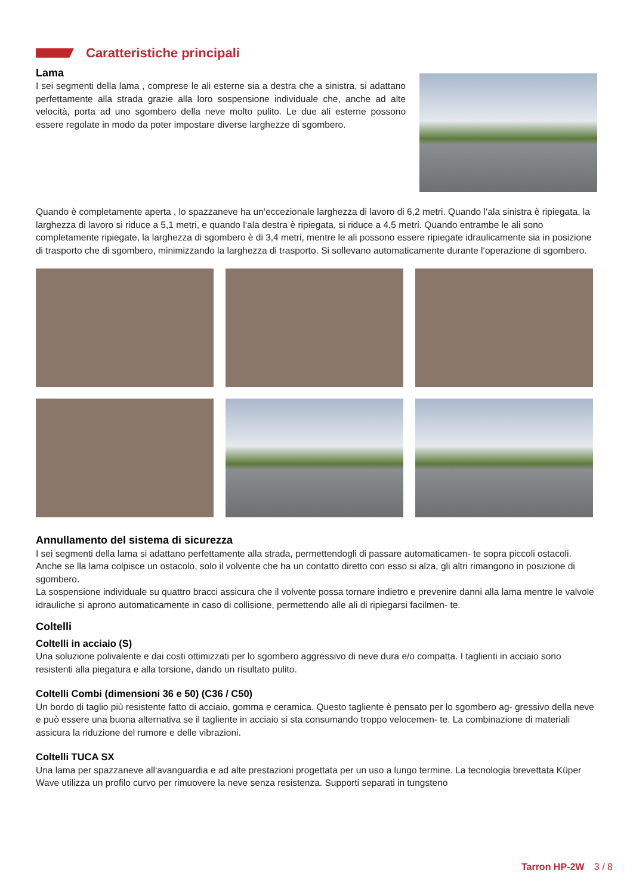Caratteristiche principali
Lama
I sei segmenti della lama , comprese le ali esterne sia a destra che a sinistra, si adattano perfettamente alla strada grazie alla loro sospensione individuale che, anche ad alte velocità, porta ad uno sgombero della neve molto pulito. Le due ali esterne possono essere regolate in modo da poter impostare diverse larghezze di sgombero.
Quando è completamente aperta , lo spazzaneve ha un‘eccezionale larghezza di lavoro di 6,2 metri. Quando l‘ala sinistra è ripiegata, la larghezza di lavoro si riduce a 5,1 metri, e quando l‘ala destra è ripiegata, si riduce a 4,5 metri. Quando entrambe le ali sono completamente ripiegate, la larghezza di sgombero è di 3,4 metri, mentre le ali possono essere ripiegate idraulicamente sia in posizione di trasporto che di sgombero, minimizzando la larghezza di trasporto. Si sollevano automaticamente durante l‘operazione di sgombero.
Annullamento del sistema di sicurezza
I sei segmenti della lama si adattano perfettamente alla strada, permettendogli di passare automaticamen- te sopra piccoli ostacoli. Anche se lla lama colpisce un ostacolo, solo il volvente che ha un contatto diretto con esso si alza, gli altri rimangono in posizione di sgombero.
La sospensione individuale su quattro bracci assicura che il volvente possa tornare indietro e prevenire danni alla lama mentre le valvole idrauliche si aprono automaticamente in caso di collisione, permettendo alle ali di ripiegarsi facilmen- te.
Coltelli
Coltelli in acciaio (S)
Una soluzione polivalente e dai costi ottimizzati per lo sgombero aggressivo di neve dura e/o compatta. I taglienti in acciaio sono resistenti alla piegatura e alla torsione, dando un risultato pulito.
Coltelli Combi (dimensioni 36 e 50) (C36 / C50)
Un bordo di taglio più resistente fatto di acciaio, gomma e ceramica. Questo tagliente è pensato per lo sgombero ag- gressivo della neve e può essere una buona alternativa se il tagliente in acciaio si sta consumando troppo velocemen- te. La combinazione di materiali assicura la riduzione del rumore e delle vibrazioni.
Coltelli TUCA SX
Una lama per spazzaneve all‘avanguardia e ad alte prestazioni progettata per un uso a lungo termine. La tecnologia brevettata Küper Wave utilizza un profilo curvo per rimuovere la neve senza resistenza. Supporti separati in tungsteno
Tarron HP-2W 3 / 8